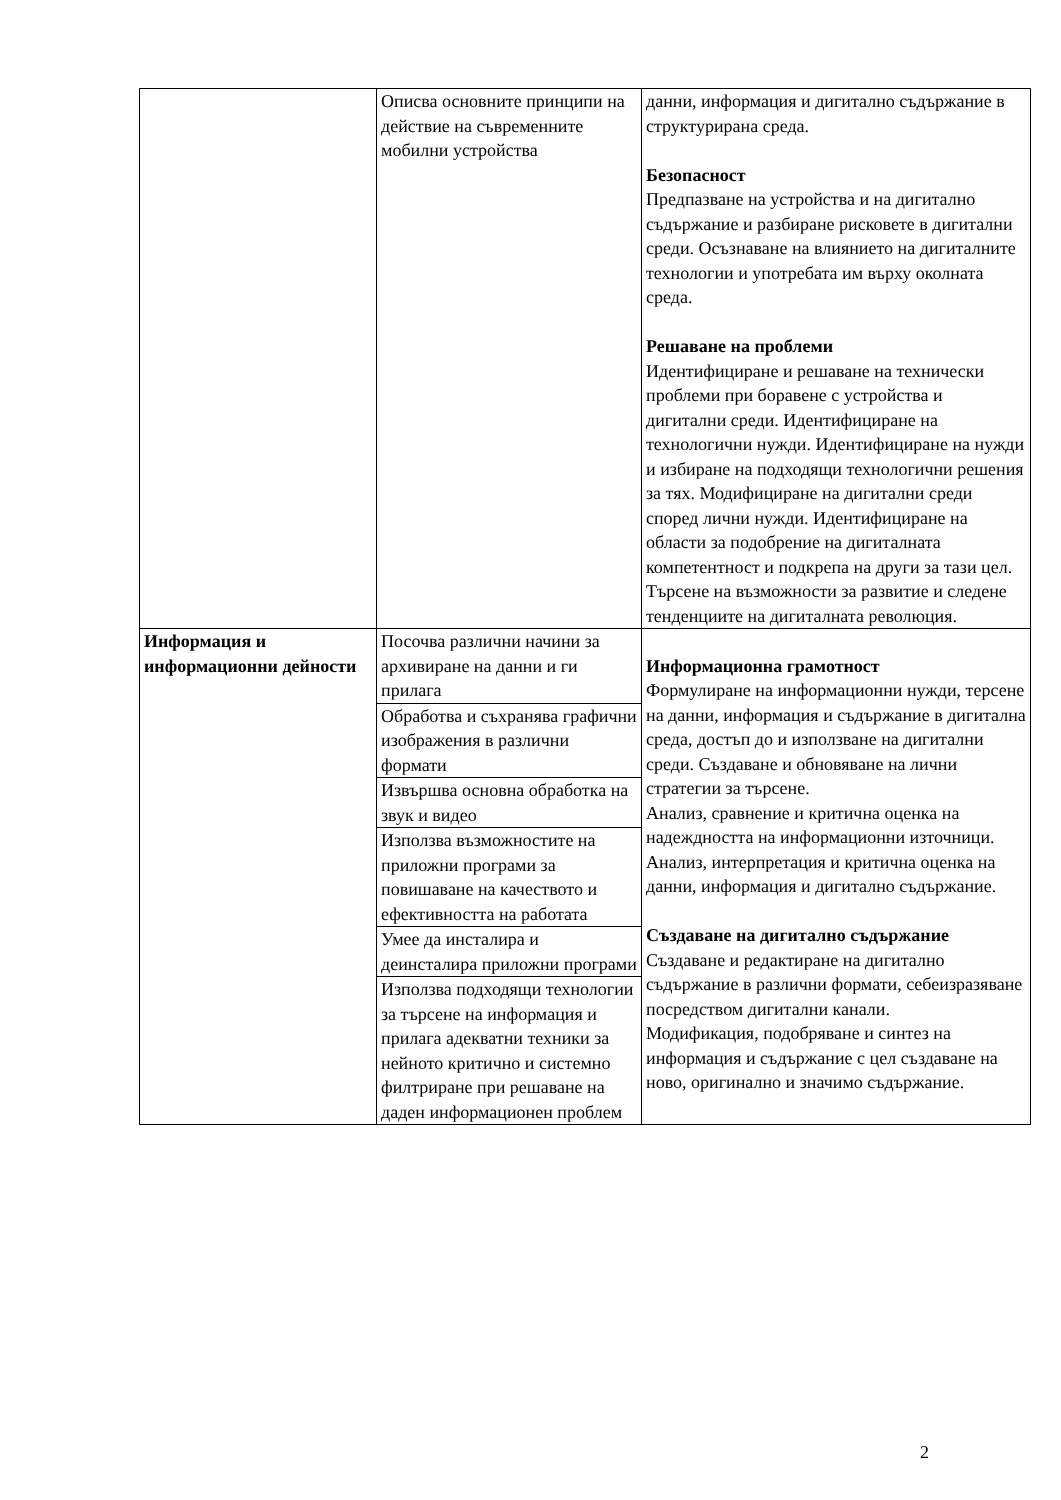| | Описва основните принципи на действие на съвременните мобилни устройства | данни, информация и дигитално съдържание в структурирана среда. Безопасност Предпазване на устройства и на дигитално съдържание и разбиране рисковете в дигитални среди. Осъзнаване на влиянието на дигиталните технологии и употребата им върху околната среда. Решаване на проблеми Идентифициране и решаване на технически проблеми при боравене с устройства и дигитални среди. Идентифициране на технологични нужди. Идентифициране на нужди и избиране на подходящи технологични решения за тях. Модифициране на дигитални среди според лични нужди. Идентифициране на области за подобрение на дигиталната компетентност и подкрепа на други за тази цел. Търсене на възможности за развитие и следене тенденциите на дигиталната революция. |
| Информация и информационни дейности | Посочва различни начини за архивиране на данни и ги прилага | Информационна грамотност Формулиране на информационни нужди, терсене на данни, информация и съдържание в дигитална среда, достъп до и използване на дигитални среди. Създаване и обновяване на лични стратегии за търсене. Анализ, сравнение и критична оценка на надеждността на информационни източници. Анализ, интерпретация и критична оценка на данни, информация и дигитално съдържание. Създаване на дигитално съдържание Създаване и редактиране на дигитално съдържание в различни формати, себеизразяване посредством дигитални канали. Модификация, подобряване и синтез на информация и съдържание с цел създаване на ново, оригинално и значимо съдържание. |
| | Обработва и съхранява графични изображения в различни формати | |
| | Извършва основна обработка на звук и видео | |
| | Използва възможностите на приложни програми за повишаване на качеството и ефективността на работата | |
| | Умее да инсталира и деинсталира приложни програми | |
| | Използва подходящи технологии за търсене на информация и прилага адекватни техники за нейното критично и системно филтриране при решаване на даден информационен проблем | |
2